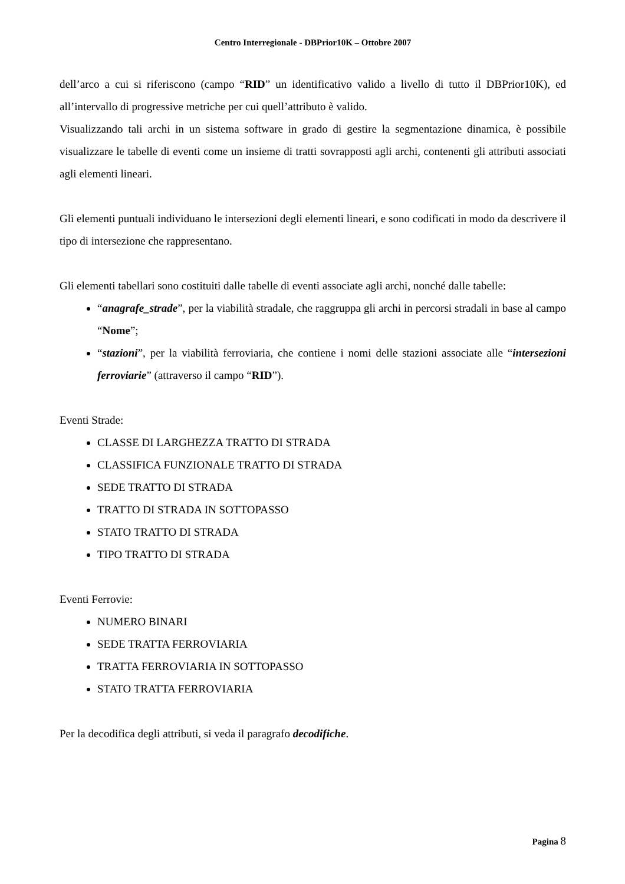Centro Interregionale - DBPrior10K – Ottobre 2007
dell’arco a cui si riferiscono (campo “RID” un identificativo valido a livello di tutto il DBPrior10K), ed all’intervallo di progressive metriche per cui quell’attributo è valido.
Visualizzando tali archi in un sistema software in grado di gestire la segmentazione dinamica, è possibile visualizzare le tabelle di eventi come un insieme di tratti sovrapposti agli archi, contenenti gli attributi associati agli elementi lineari.
Gli elementi puntuali individuano le intersezioni degli elementi lineari, e sono codificati in modo da descrivere il tipo di intersezione che rappresentano.
Gli elementi tabellari sono costituiti dalle tabelle di eventi associate agli archi, nonché dalle tabelle:
“anagrafe_strade”, per la viabilità stradale, che raggruppa gli archi in percorsi stradali in base al campo “Nome”;
“stazioni”, per la viabilità ferroviaria, che contiene i nomi delle stazioni associate alle “intersezioni ferroviarie” (attraverso il campo “RID”).
Eventi Strade:
CLASSE DI LARGHEZZA TRATTO DI STRADA
CLASSIFICA FUNZIONALE TRATTO DI STRADA
SEDE TRATTO DI STRADA
TRATTO DI STRADA IN SOTTOPASSO
STATO TRATTO DI STRADA
TIPO TRATTO DI STRADA
Eventi Ferrovie:
NUMERO BINARI
SEDE TRATTA FERROVIARIA
TRATTA FERROVIARIA IN SOTTOPASSO
STATO TRATTA FERROVIARIA
Per la decodifica degli attributi, si veda il paragrafo decodifiche.
Pagina 8